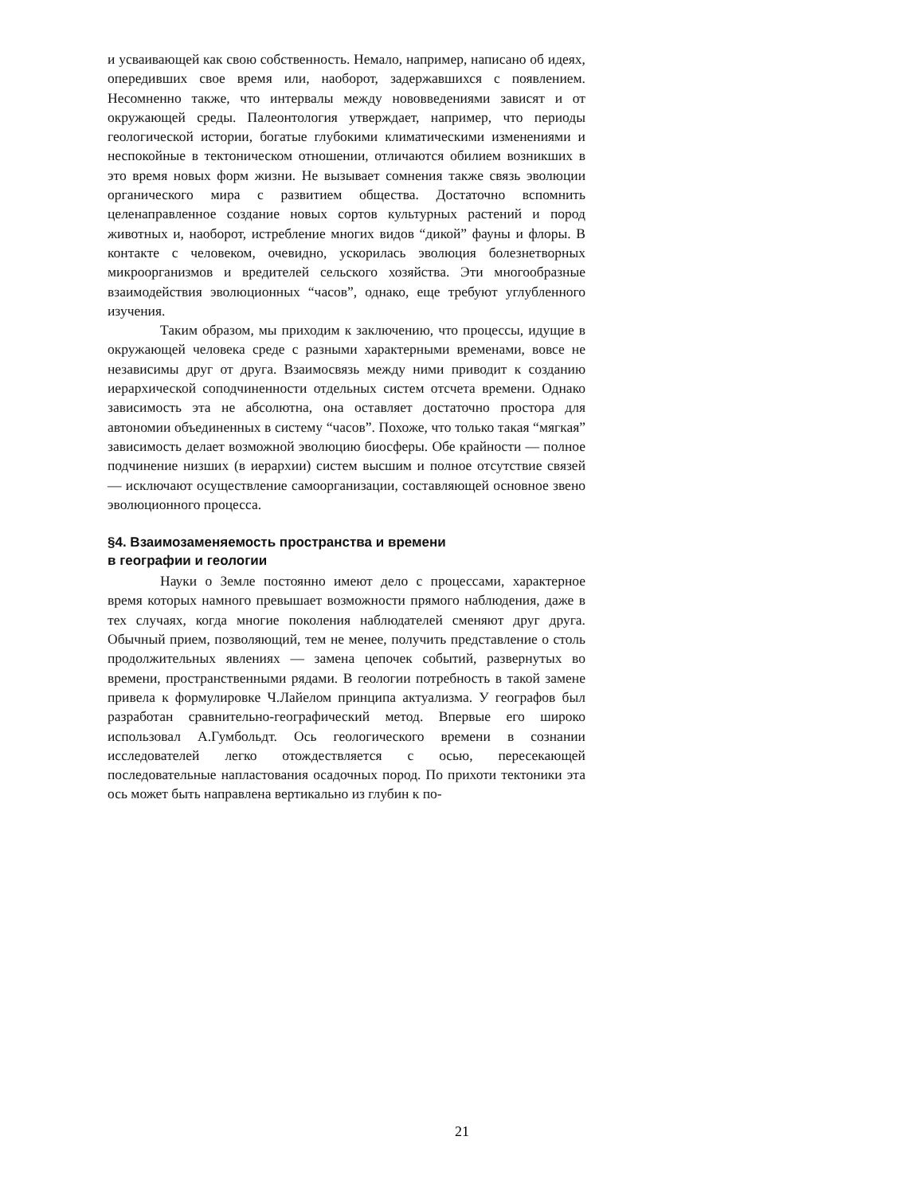и усваивающей как свою собственность. Немало, например, написано об идеях, опередивших свое время или, наоборот, задержавшихся с появлением. Несомненно также, что интервалы между нововведениями зависят и от окружающей среды. Палеонтология утверждает, например, что периоды геологической истории, богатые глубокими климатическими изменениями и неспокойные в тектоническом отношении, отличаются обилием возникших в это время новых форм жизни. Не вызывает сомнения также связь эволюции органического мира с развитием общества. Достаточно вспомнить целенаправленное создание новых сортов культурных растений и пород животных и, наоборот, истребление многих видов “дикой” фауны и флоры. В контакте с человеком, очевидно, ускорилась эволюция болезнетворных микроорганизмов и вредителей сельского хозяйства. Эти многообразные взаимодействия эволюционных “часов”, однако, еще требуют углубленного изучения.
Таким образом, мы приходим к заключению, что процессы, идущие в окружающей человека среде с разными характерными временами, вовсе не независимы друг от друга. Взаимосвязь между ними приводит к созданию иерархической соподчиненности отдельных систем отсчета времени. Однако зависимость эта не абсолютна, она оставляет достаточно простора для автономии объединенных в систему “часов”. Похоже, что только такая “мягкая” зависимость делает возможной эволюцию биосферы. Обе крайности — полное подчинение низших (в иерархии) систем высшим и полное отсутствие связей — исключают осуществление самоорганизации, составляющей основное звено эволюционного процесса.
§4. Взаимозаменяемость пространства и времени
в географии и геологии
Науки о Земле постоянно имеют дело с процессами, характерное время которых намного превышает возможности прямого наблюдения, даже в тех случаях, когда многие поколения наблюдателей сменяют друг друга. Обычный прием, позволяющий, тем не менее, получить представление о столь продолжительных явлениях — замена цепочек событий, развернутых во времени, пространственными рядами. В геологии потребность в такой замене привела к формулировке Ч.Лайелом принципа актуализма. У географов был разработан сравнительно-географический метод. Впервые его широко использовал А.Гумбольдт. Ось геологического времени в сознании исследователей легко отождествляется с осью, пересекающей последовательные напластования осадочных пород. По прихоти тектоники эта ось может быть направлена вертикально из глубин к по-
21